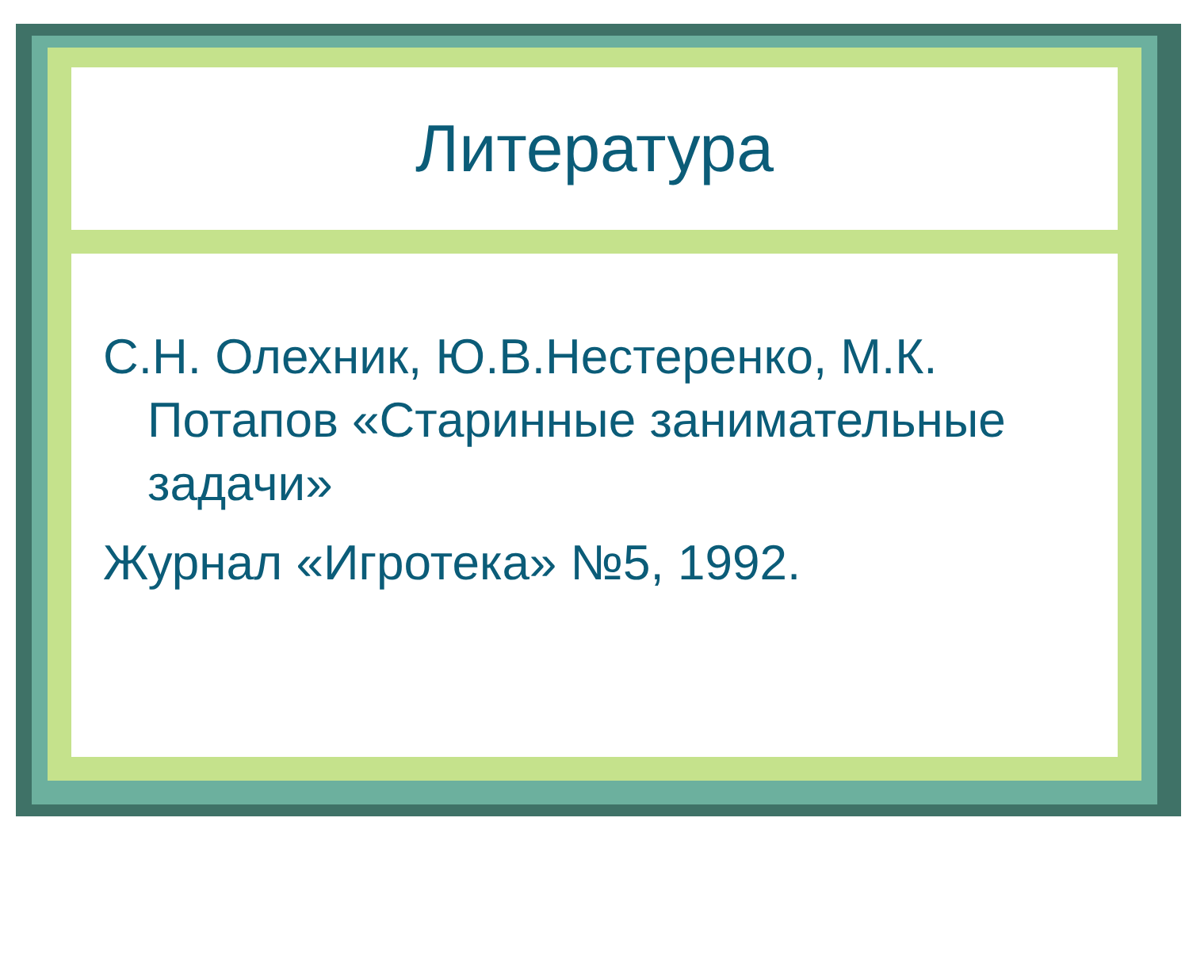Литература
С.Н. Олехник, Ю.В.Нестеренко, М.К. Потапов «Старинные занимательные задачи»
Журнал «Игротека» №5, 1992.